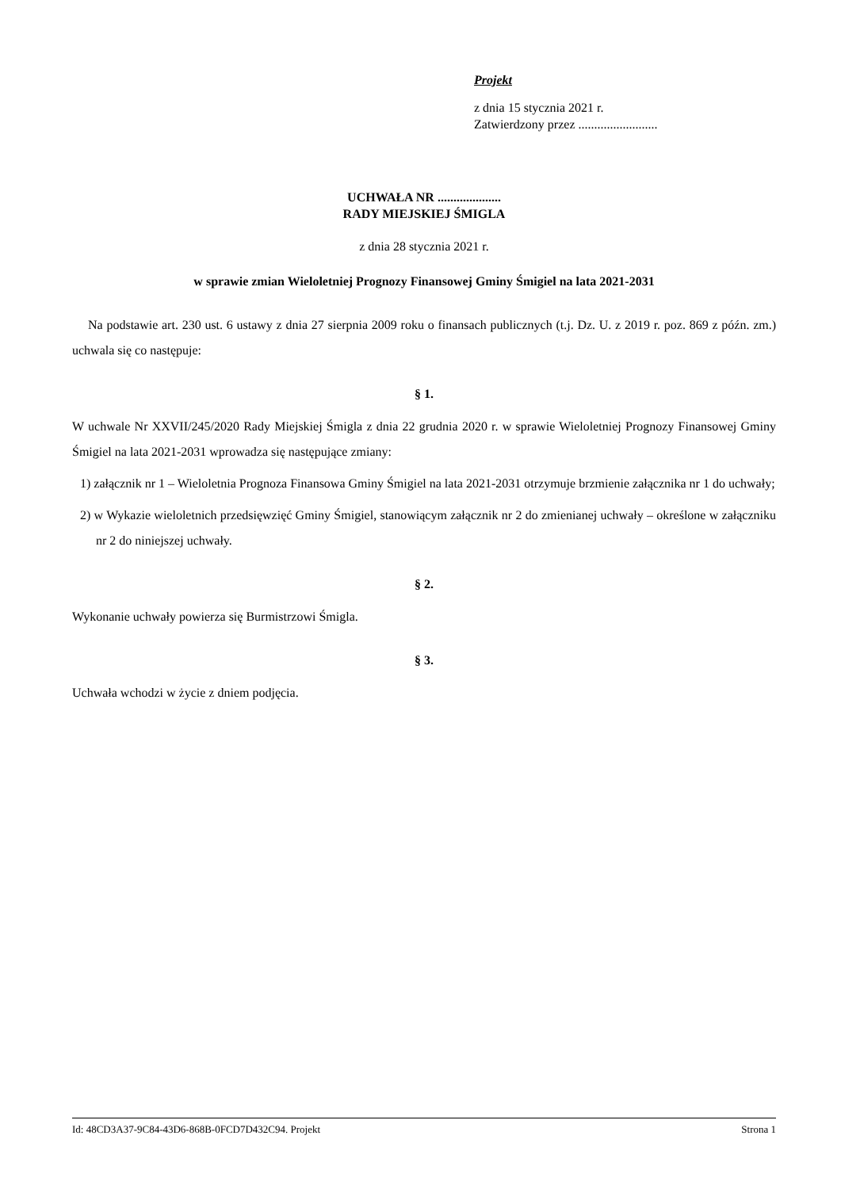Projekt
z dnia 15 stycznia 2021 r.
Zatwierdzony przez .........................
UCHWAŁA NR ....................
RADY MIEJSKIEJ ŚMIGLA
z dnia 28 stycznia 2021 r.
w sprawie zmian Wieloletniej Prognozy Finansowej Gminy Śmigiel na lata 2021-2031
Na podstawie art. 230 ust. 6 ustawy z dnia 27 sierpnia 2009 roku o finansach publicznych (t.j. Dz. U. z 2019 r. poz. 869 z późn. zm.) uchwala się co następuje:
§ 1.
W uchwale Nr XXVII/245/2020 Rady Miejskiej Śmigla z dnia 22 grudnia 2020 r. w sprawie Wieloletniej Prognozy Finansowej Gminy Śmigiel na lata 2021-2031 wprowadza się następujące zmiany:
1) załącznik nr 1 – Wieloletnia Prognoza Finansowa Gminy Śmigiel na lata 2021-2031 otrzymuje brzmienie załącznika nr 1 do uchwały;
2) w Wykazie wieloletnich przedsięwzięć Gminy Śmigiel, stanowiącym załącznik nr 2 do zmienianej uchwały – określone w załączniku nr 2 do niniejszej uchwały.
§ 2.
Wykonanie uchwały powierza się Burmistrzowi Śmigla.
§ 3.
Uchwała wchodzi w życie z dniem podjęcia.
Id: 48CD3A37-9C84-43D6-868B-0FCD7D432C94. Projekt Strona 1